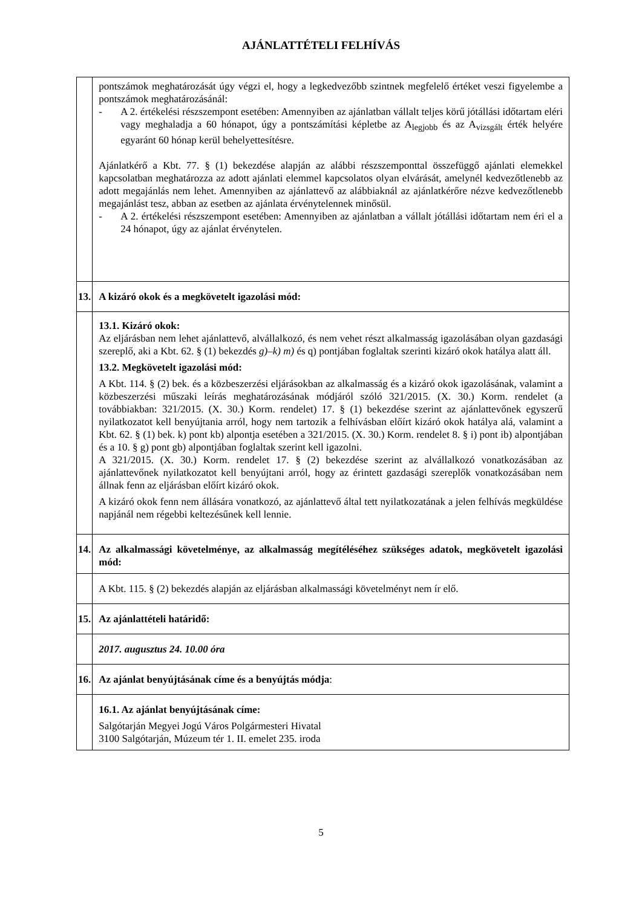AJÁNLATTÉTELI FELHÍVÁS
| | pontszámok meghatározását úgy végzi el, hogy a legkedvezőbb szintnek megfelelő értéket veszi figyelembe a pontszámok meghatározásánál: - A 2. értékelési részszempont esetében: Amennyiben az ajánlatban vállalt teljes körű jótállási időtartam eléri vagy meghaladja a 60 hónapot, úgy a pontszámítási képletbe az A<sub>legjobb</sub> és az A<sub>vizsgált</sub> érték helyére egyaránt 60 hónap kerül behelyettesítésre. Ajánlatkérő a Kbt. 77. § (1) bekezdése alapján az alábbi részszemponttal összefüggő ajánlati elemekkel kapcsolatban meghatározza az adott ajánlati elemmel kapcsolatos olyan elvárását, amelynél kedvezőtlenebb az adott megajánlás nem lehet. Amennyiben az ajánlattevő az alábbiaknál az ajánlatkérőre nézve kedvezőtlenebb megajánlást tesz, abban az esetben az ajánlata érvénytelennek minősül. - A 2. értékelési részszempont esetében: Amennyiben az ajánlatban a vállalt jótállási időtartam nem éri el a 24 hónapot, úgy az ajánlat érvénytelen. |
| 13. | A kizáró okok és a megkövetelt igazolási mód: |
| | 13.1. Kizáró okok: Az eljárásban nem lehet ajánlattevő, alvállalkozó, és nem vehet részt alkalmasság igazolásában olyan gazdasági szereplő, aki a Kbt. 62. § (1) bekezdés g)–k) m) és q) pontjában foglaltak szerinti kizáró okok hatálya alatt áll. 13.2. Megkövetelt igazolási mód: A Kbt. 114. § (2) bek. és a közbeszerzési eljárásokban az alkalmasság és a kizáró okok igazolásának, valamint a közbeszerzési műszaki leírás meghatározásának módjáról szóló 321/2015. (X. 30.) Korm. rendelet (a továbbiakban: 321/2015. (X. 30.) Korm. rendelet) 17. § (1) bekezdése szerint az ajánlattevőnek egyszerű nyilatkozatot kell benyújtania arról, hogy nem tartozik a felhívásban előírt kizáró okok hatálya alá, valamint a Kbt. 62. § (1) bek. k) pont kb) alpontja esetében a 321/2015. (X. 30.) Korm. rendelet 8. § i) pont ib) alpontjában és a 10. § g) pont gb) alpontjában foglaltak szerint kell igazolni. A 321/2015. (X. 30.) Korm. rendelet 17. § (2) bekezdése szerint az alvállalkozó vonatkozásában az ajánlattevőnek nyilatkozatot kell benyújtani arról, hogy az érintett gazdasági szereplők vonatkozásában nem állnak fenn az eljárásban előírt kizáró okok. A kizáró okok fenn nem állására vonatkozó, az ajánlattevő által tett nyilatkozatának a jelen felhívás megküldése napjánál nem régebbi keltezésűnek kell lennie. |
| 14. | Az alkalmassági követelménye, az alkalmasság megítéléséhez szükséges adatok, megkövetelt igazolási mód: |
| | A Kbt. 115. § (2) bekezdés alapján az eljárásban alkalmassági követelményt nem ír elő. |
| 15. | Az ajánlattételi határidő: |
| | 2017. augusztus 24. 10.00 óra |
| 16. | Az ajánlat benyújtásának címe és a benyújtás módja : |
| | 16.1. Az ajánlat benyújtásának címe: Salgótarján Megyei Jogú Város Polgármesteri Hivatal 3100 Salgótarján, Múzeum tér 1. II. emelet 235. iroda |
5